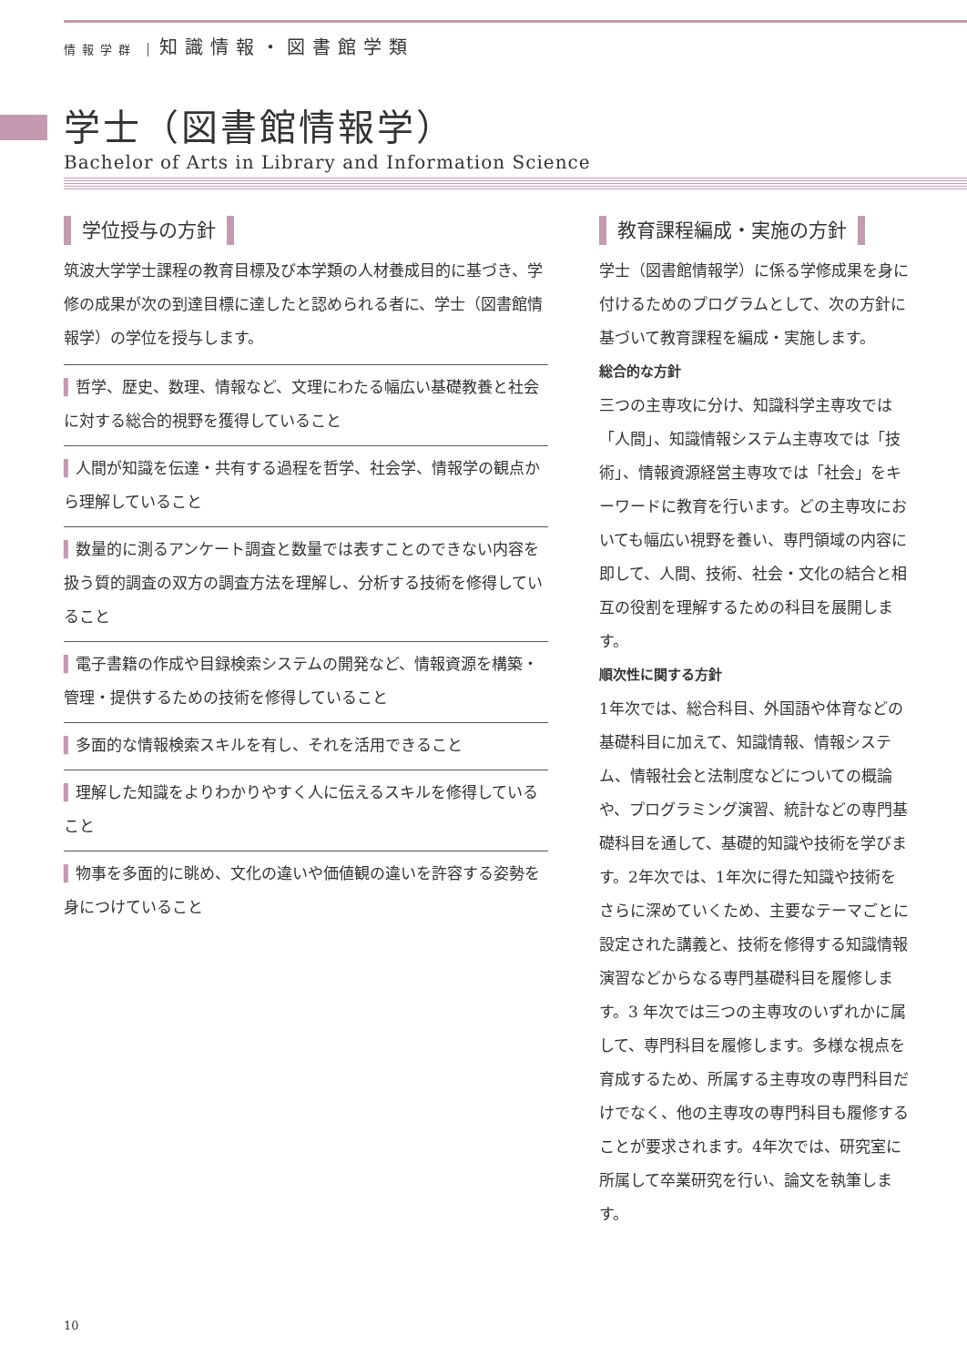情報学群 知識情報・図書館学類
学士（図書館情報学）
Bachelor of Arts in Library and Information Science
学位授与の方針
筑波大学学士課程の教育目標及び本学類の人材養成目的に基づき、学修の成果が次の到達目標に達したと認められる者に、学士（図書館情報学）の学位を授与します。
▍哲学、歴史、数理、情報など、文理にわたる幅広い基礎教養と社会に対する総合的視野を獲得していること
▍人間が知識を伝達・共有する過程を哲学、社会学、情報学の観点から理解していること
▍数量的に測るアンケート調査と数量では表すことのできない内容を扱う質的調査の双方の調査方法を理解し、分析する技術を修得していること
▍電子書籍の作成や目録検索システムの開発など、情報資源を構築・管理・提供するための技術を修得していること
▍多面的な情報検索スキルを有し、それを活用できること
▍理解した知識をよりわかりやすく人に伝えるスキルを修得していること
▍物事を多面的に眺め、文化の違いや価値観の違いを許容する姿勢を身につけていること
教育課程編成・実施の方針
学士（図書館情報学）に係る学修成果を身に付けるためのプログラムとして、次の方針に基づいて教育課程を編成・実施します。
総合的な方針
三つの主専攻に分け、知識科学主専攻では「人間」、知識情報システム主専攻では「技術」、情報資源経営主専攻では「社会」をキーワードに教育を行います。どの主専攻においても幅広い視野を養い、専門領域の内容に即して、人間、技術、社会・文化の結合と相互の役割を理解するための科目を展開します。
順次性に関する方針
1年次では、総合科目、外国語や体育などの基礎科目に加えて、知識情報、情報システム、情報社会と法制度などについての概論や、プログラミング演習、統計などの専門基礎科目を通して、基礎的知識や技術を学びます。2年次では、1年次に得た知識や技術をさらに深めていくため、主要なテーマごとに設定された講義と、技術を修得する知識情報演習などからなる専門基礎科目を履修します。3 年次では三つの主専攻のいずれかに属して、専門科目を履修します。多様な視点を育成するため、所属する主専攻の専門科目だけでなく、他の主専攻の専門科目も履修することが要求されます。4年次では、研究室に所属して卒業研究を行い、論文を執筆します。
10